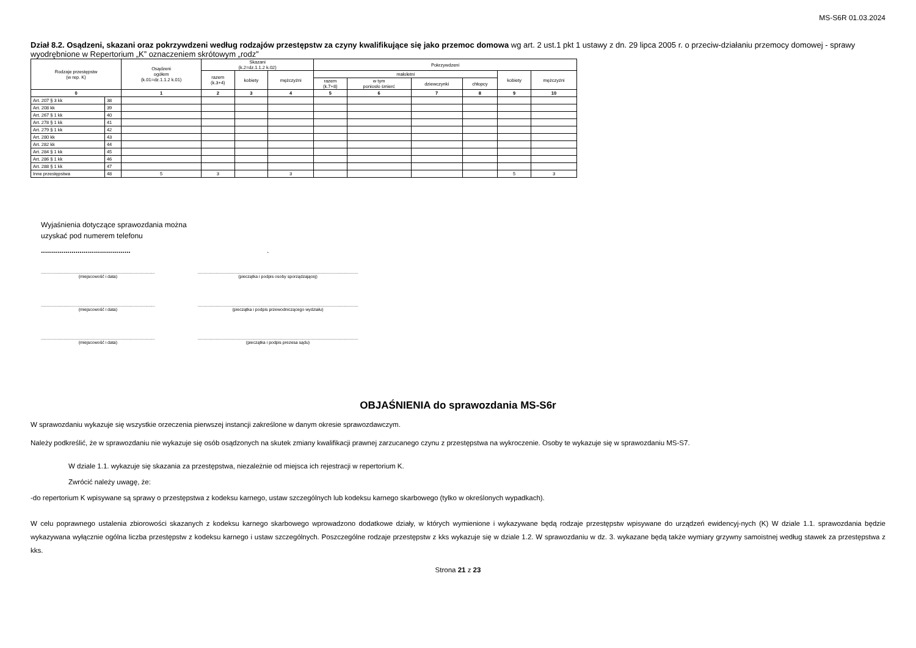MS-S6R 01.03.2024
Dział 8.2. Osądzeni, skazani oraz pokrzywdzeni według rodzajów przestępstw za czyny kwalifikujące się jako przemoc domowa wg art. 2 ust.1 pkt 1 ustawy z dn. 29 lipca 2005 r. o przeciw-działaniu przemocy domowej - sprawy wyodrębnione w Repertorium „K” oznaczeniem skrótowym „rodz”
| Rodzaje przestępstw (w rep. K) | | Osądzeni ogółem (k.01=dz.1.1.2 k.01) | Skazani (k.2=dz.1.1.2 k.02) | | | Pokrzywdzeni | | | | | |
| --- | --- | --- | --- | --- | --- | --- | --- | --- | --- | --- | --- |
| | | | razem (k.3+4) | kobiety | mężczyźni | małoletni | | | | kobiety | mężczyźni |
| | | | | | | razem (k.7+8) | w tym poniosło śmierć | dziewczynki | chłopcy | | |
| 0 | | 1 | 2 | 3 | 4 | 5 | 6 | 7 | 8 | 9 | 10 |
| Art. 207 § 3 kk | 38 | | | | | | | | | | |
| Art. 208 kk | 39 | | | | | | | | | | |
| Art. 267 § 1 kk | 40 | | | | | | | | | | |
| Art. 278 § 1 kk | 41 | | | | | | | | | | |
| Art. 279 § 1 kk | 42 | | | | | | | | | | |
| Art. 280 kk | 43 | | | | | | | | | | |
| Art. 282 kk | 44 | | | | | | | | | | |
| Art. 284 § 1 kk | 45 | | | | | | | | | | |
| Art. 286 § 1 kk | 46 | | | | | | | | | | |
| Art. 288 § 1 kk | 47 | | | | | | | | | | |
| Inne przestępstwa | 48 | 5 | 3 | | 3 | | | | | 5 | 3 |
Wyjaśnienia dotyczące sprawozdania można
uzyskać pod numerem telefonu
............................................ .
................................................................................................
(miejscowość i data)
.......................................................................................................................................
(pieczątka i podpis osoby sporządzającej)
................................................................................................
(miejscowość i data)
.......................................................................................................................................
(pieczątka i podpis przewodniczącego wydziału)
................................................................................................
(miejscowość i data)
.......................................................................................................................................
(pieczątka i podpis prezesa sądu)
OBJAŚNIENIA do sprawozdania MS-S6r
W sprawozdaniu wykazuje się wszystkie orzeczenia pierwszej instancji zakreślone w danym okresie sprawozdawczym.
Należy podkreślić, że w sprawozdaniu nie wykazuje się osób osądzonych na skutek zmiany kwalifikacji prawnej zarzucanego czynu z przestępstwa na wykroczenie. Osoby te wykazuje się w sprawozdaniu MS-S7.
W dziale 1.1. wykazuje się skazania za przestępstwa, niezależnie od miejsca ich rejestracji w repertorium K.
Zwrócić należy uwagę, że:
-do repertorium K wpisywane są sprawy o przestępstwa z kodeksu karnego, ustaw szczególnych lub kodeksu karnego skarbowego (tylko w określonych wypadkach).
W celu poprawnego ustalenia zbiorowości skazanych z kodeksu karnego skarbowego wprowadzono dodatkowe działy, w których wymienione i wykazywane będą rodzaje przestępstw wpisywane do urządzeń ewidencyj-nych (K) W dziale 1.1. sprawozdania będzie wykazywana wyłącznie ogólna liczba przestępstw z kodeksu karnego i ustaw szczególnych. Poszczególne rodzaje przestępstw z kks wykazuje się w dziale 1.2. W sprawozdaniu w dz. 3. wykazane będą także wymiary grzywny samoistnej według stawek za przestępstwa z kks.
Strona 21 z 23